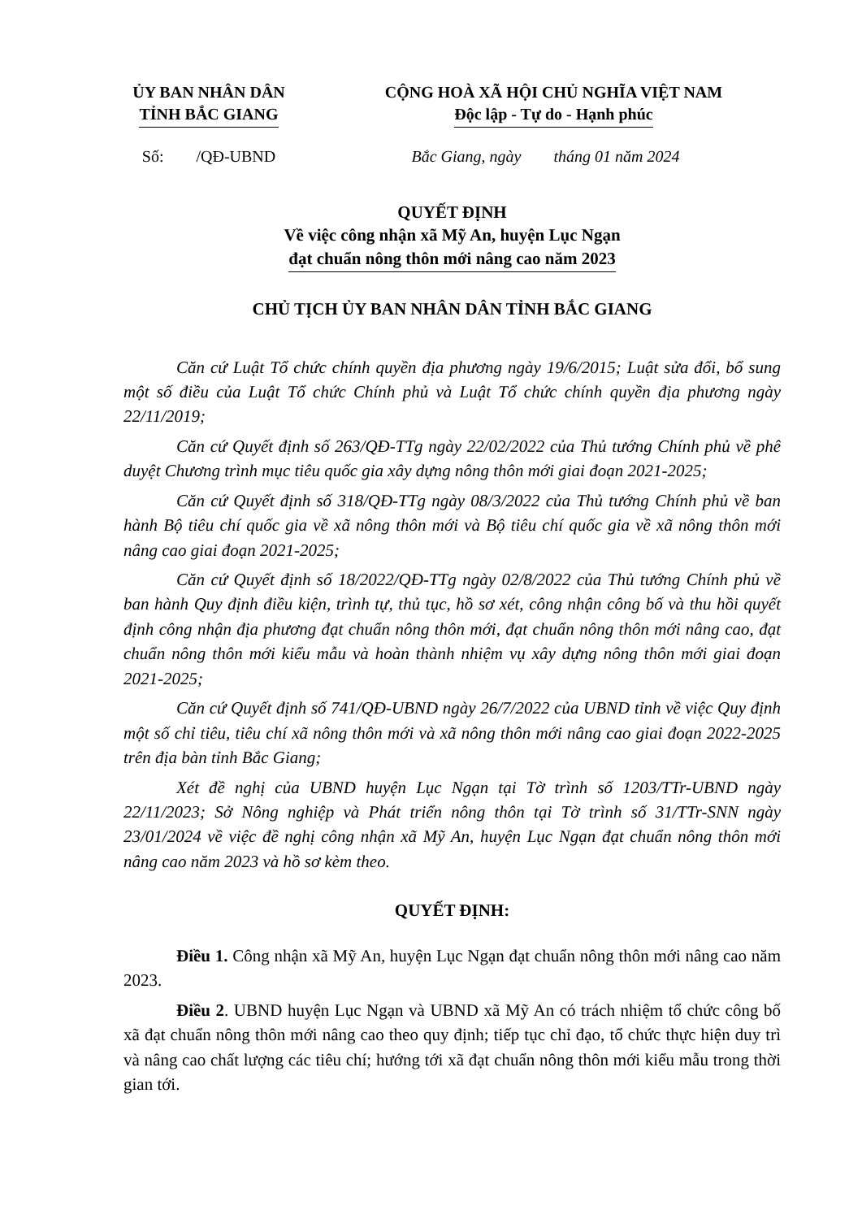ỦY BAN NHÂN DÂN
TỈNH BẮC GIANG
CỘNG HOÀ XÃ HỘI CHỦ NGHĨA VIỆT NAM
Độc lập - Tự do - Hạnh phúc
Số: /QĐ-UBND Bắc Giang, ngày tháng 01 năm 2024
QUYẾT ĐỊNH
Về việc công nhận xã Mỹ An, huyện Lục Ngạn
đạt chuẩn nông thôn mới nâng cao năm 2023
CHỦ TỊCH ỦY BAN NHÂN DÂN TỈNH BẮC GIANG
Căn cứ Luật Tổ chức chính quyền địa phương ngày 19/6/2015; Luật sửa đổi, bổ sung một số điều của Luật Tổ chức Chính phủ và Luật Tổ chức chính quyền địa phương ngày 22/11/2019;
Căn cứ Quyết định số 263/QĐ-TTg ngày 22/02/2022 của Thủ tướng Chính phủ về phê duyệt Chương trình mục tiêu quốc gia xây dựng nông thôn mới giai đoạn 2021-2025;
Căn cứ Quyết định số 318/QĐ-TTg ngày 08/3/2022 của Thủ tướng Chính phủ về ban hành Bộ tiêu chí quốc gia về xã nông thôn mới và Bộ tiêu chí quốc gia về xã nông thôn mới nâng cao giai đoạn 2021-2025;
Căn cứ Quyết định số 18/2022/QĐ-TTg ngày 02/8/2022 của Thủ tướng Chính phủ về ban hành Quy định điều kiện, trình tự, thủ tục, hồ sơ xét, công nhận công bố và thu hồi quyết định công nhận địa phương đạt chuẩn nông thôn mới, đạt chuẩn nông thôn mới nâng cao, đạt chuẩn nông thôn mới kiểu mẫu và hoàn thành nhiệm vụ xây dựng nông thôn mới giai đoạn 2021-2025;
Căn cứ Quyết định số 741/QĐ-UBND ngày 26/7/2022 của UBND tỉnh về việc Quy định một số chỉ tiêu, tiêu chí xã nông thôn mới và xã nông thôn mới nâng cao giai đoạn 2022-2025 trên địa bàn tỉnh Bắc Giang;
Xét đề nghị của UBND huyện Lục Ngạn tại Tờ trình số 1203/TTr-UBND ngày 22/11/2023; Sở Nông nghiệp và Phát triển nông thôn tại Tờ trình số 31/TTr-SNN ngày 23/01/2024 về việc đề nghị công nhận xã Mỹ An, huyện Lục Ngạn đạt chuẩn nông thôn mới nâng cao năm 2023 và hồ sơ kèm theo.
QUYẾT ĐỊNH:
Điều 1. Công nhận xã Mỹ An, huyện Lục Ngạn đạt chuẩn nông thôn mới nâng cao năm 2023.
Điều 2. UBND huyện Lục Ngạn và UBND xã Mỹ An có trách nhiệm tổ chức công bố xã đạt chuẩn nông thôn mới nâng cao theo quy định; tiếp tục chỉ đạo, tổ chức thực hiện duy trì và nâng cao chất lượng các tiêu chí; hướng tới xã đạt chuẩn nông thôn mới kiểu mẫu trong thời gian tới.